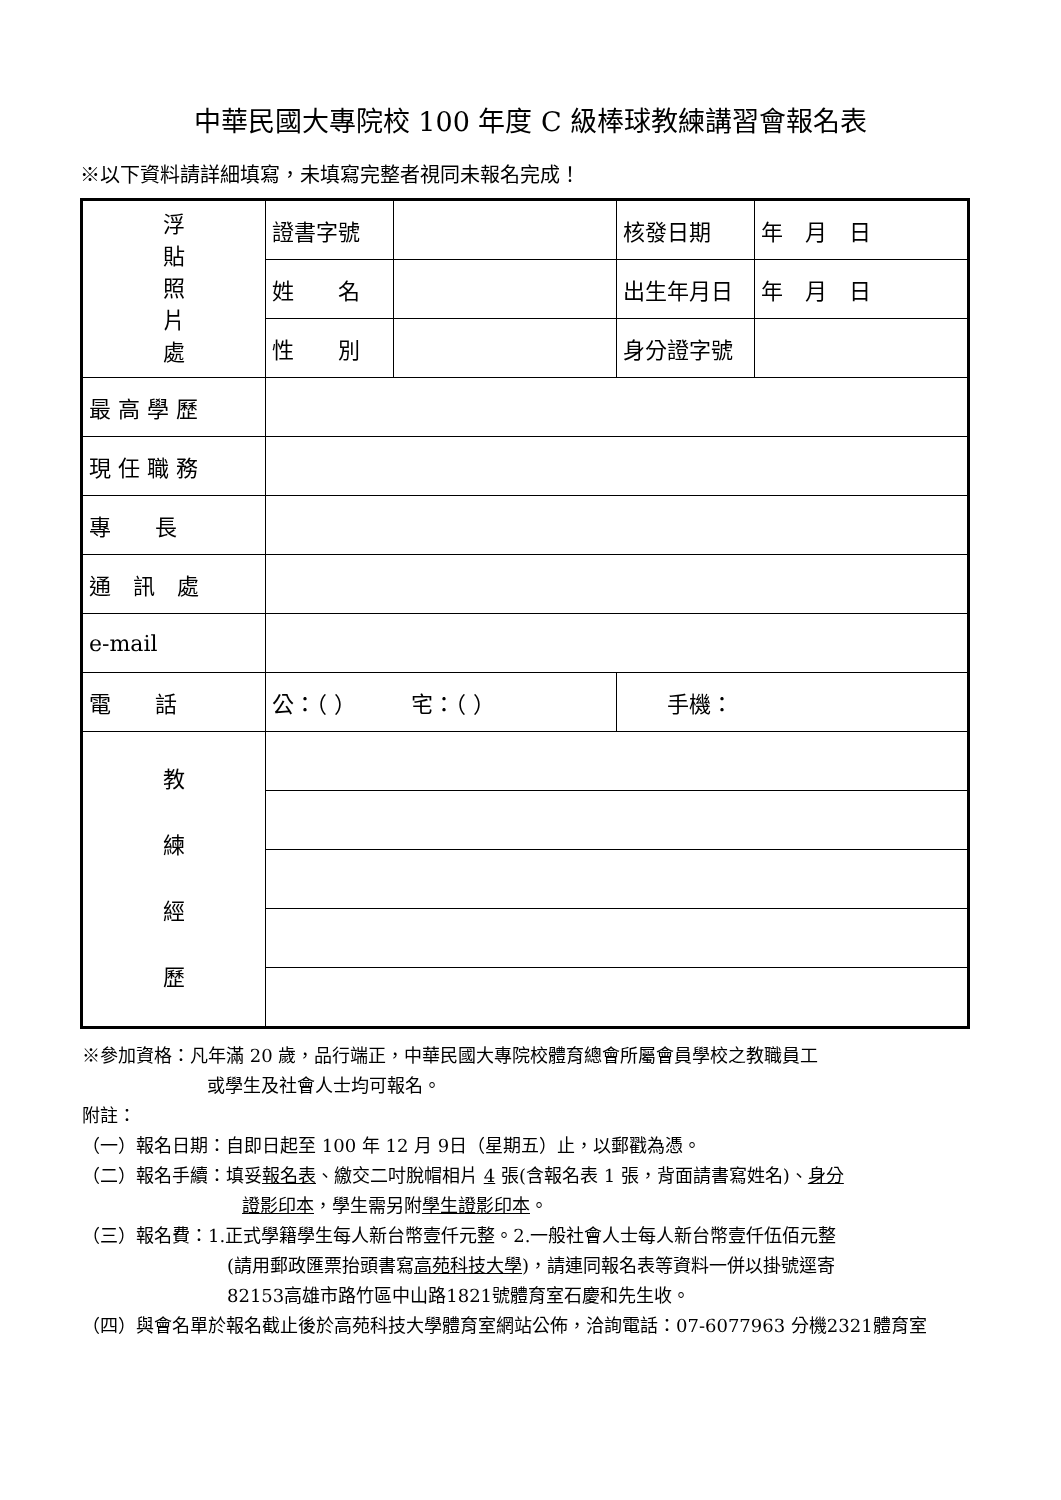中華民國大專院校 100 年度 C 級棒球教練講習會報名表
※以下資料請詳細填寫，未填寫完整者視同未報名完成！
| 浮 貼 照 片 處 | 證書字號 | | 核發日期 | 年 月 日 |
| | 姓 名 | | 出生年月日 | 年 月 日 |
| | 性 別 | | 身分證字號 | |
| 最 高 學 歷 | | | | |
| 現 任 職 務 | | | | |
| 專 長 | | | | |
| 通 訊 處 | | | | |
| e-mail | | | | |
| 電 話 | 公：（ ） 宅：（ ） | | 手機： | |
| 教 練 經 歷 | | | | |
※參加資格：凡年滿 20 歲，品行端正，中華民國大專院校體育總會所屬會員學校之教職員工
或學生及社會人士均可報名。
附註：
（一）報名日期：自即日起至 100 年 12 月 9日（星期五）止，以郵戳為憑。
（二）報名手續：填妥報名表、繳交二吋脫帽相片 4 張(含報名表 1 張，背面請書寫姓名)、身分
證影印本，學生需另附學生證影印本。
（三）報名費：1.正式學籍學生每人新台幣壹仟元整。2.一般社會人士每人新台幣壹仟伍佰元整
(請用郵政匯票抬頭書寫高苑科技大學)，請連同報名表等資料一併以掛號逕寄
82153高雄市路竹區中山路1821號體育室石慶和先生收。
（四）與會名單於報名截止後於高苑科技大學體育室網站公佈，洽詢電話：07-6077963 分機2321體育室